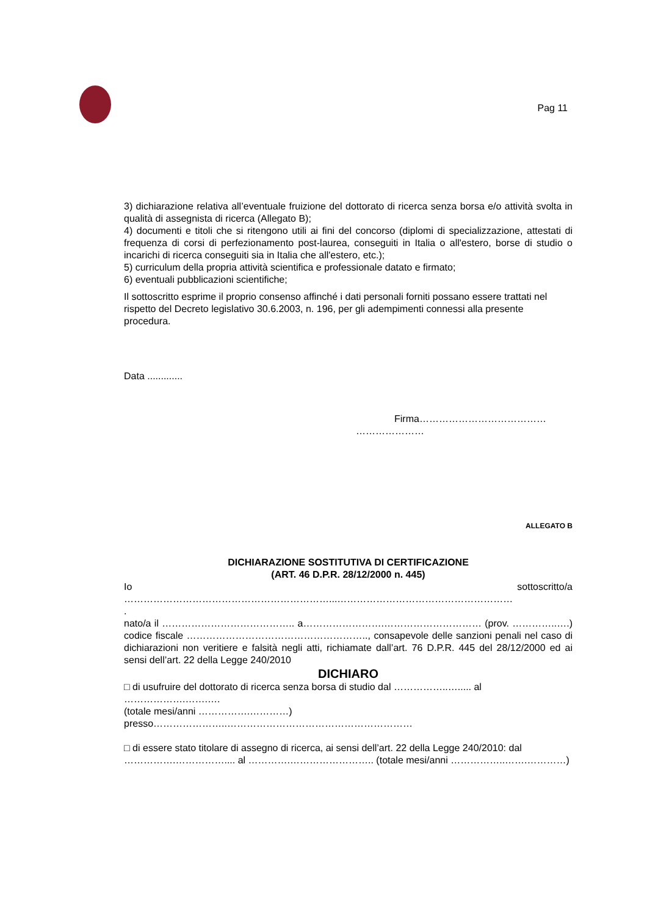Pag 11
3) dichiarazione relativa all’eventuale fruizione del dottorato di ricerca senza borsa e/o attività svolta in qualità di assegnista di ricerca (Allegato B);
4) documenti e titoli che si ritengono utili ai fini del concorso (diplomi di specializzazione, attestati di frequenza di corsi di perfezionamento post-laurea, conseguiti in Italia o all'estero, borse di studio o incarichi di ricerca conseguiti sia in Italia che all'estero, etc.);
5) curriculum della propria attività scientifica e professionale datato e firmato;
6) eventuali pubblicazioni scientifiche;
Il sottoscritto esprime il proprio consenso affinché i dati personali forniti possano essere trattati nel rispetto del Decreto legislativo 30.6.2003, n. 196, per gli adempimenti connessi alla presente procedura.
Data .............
Firma…………………………………
…………………
ALLEGATO B
DICHIARAZIONE SOSTITUTIVA DI CERTIFICAZIONE
(ART. 46 D.P.R. 28/12/2000 n. 445)
Io sottoscritto/a
………………………………………………………...………………………………………………
.
nato/a il ………………………………….. a…………………….………………………… (prov. …………..….) codice fiscale ……………………………………………….., consapevole delle sanzioni penali nel caso di dichiarazioni non veritiere e falsità negli atti, richiamate dall’art. 76 D.P.R. 445 del 28/12/2000 ed ai sensi dell’art. 22 della Legge 240/2010
DICHIARO
□ di usufruire del dottorato di ricerca senza borsa di studio dal ……………..…..... al ……………….…….….
(totale mesi/anni …………….…………)
presso…………………..…………………………………………………
□ di essere stato titolare di assegno di ricerca, ai sensi dell’art. 22 della Legge 240/2010: dal …………….…………….... al ………….…………………….. (totale mesi/anni ……………..…….…………)